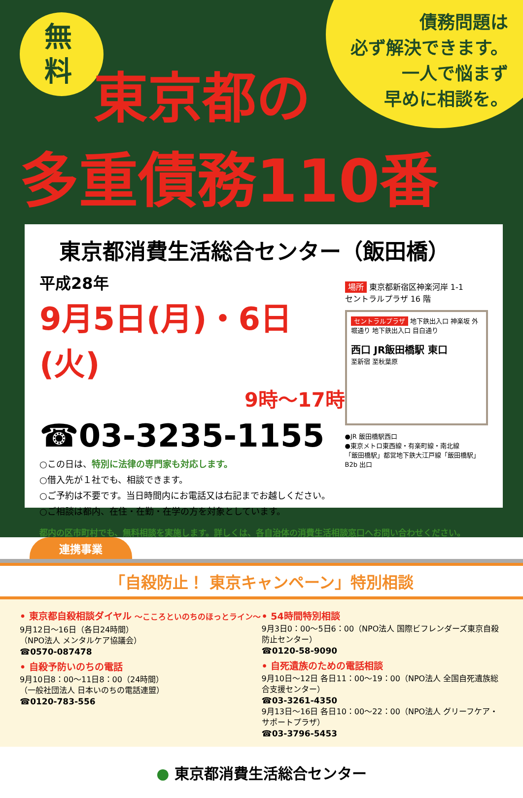無料
債務問題は
必ず解決できます。
一人で悩まず
早めに相談を。
東京都の
多重債務110番
東京都消費生活総合センター（飯田橋）
平成28年
9月5日(月)・6日(火)
9時～17時
☎03-3235-1155
○この日は、特別に法律の専門家も対応します。
○借入先が１社でも、相談できます。
○ご予約は不要です。当日時間内にお電話又は右記までお越しください。
○ご相談は都内、在住・在勤・在学の方を対象としています。
場所 東京都新宿区神楽河岸 1-1
セントラルプラザ 16 階
セントラルプラザ 地下鉄出入口 神楽坂 外堀通り 地下鉄出入口 目白通り
西口 JR飯田橋駅 東口
至新宿 至秋葉原
●JR 飯田橋駅西口
●東京メトロ東西線・有楽町線・南北線
「飯田橋駅」都営地下鉄大江戸線「飯田橋駅」
B2b 出口
都内の区市町村でも、無料相談を実施します。詳しくは、各自治体の消費生活相談窓口へお問い合わせください。
連携事業
「自殺防止！ 東京キャンペーン」特別相談
• 東京都自殺相談ダイヤル ～こころといのちのほっとライン～
9月12日～16日（各日24時間）
（NPO法人 メンタルケア協議会）
☎0570-087478
• 自殺予防いのちの電話
9月10日8：00～11日8：00（24時間）
（一般社団法人 日本いのちの電話連盟）
☎0120-783-556
• 54時間特別相談
9月3日0：00～5日6：00（NPO法人 国際ビフレンダーズ東京自殺防止センター）
☎0120-58-9090
• 自死遺族のための電話相談
9月10日～12日 各日11：00～19：00（NPO法人 全国自死遺族総合支援センター）
☎03-3261-4350
9月13日～16日 各日10：00～22：00（NPO法人 グリーフケア・サポートプラザ）
☎03-3796-5453
● 東京都消費生活総合センター